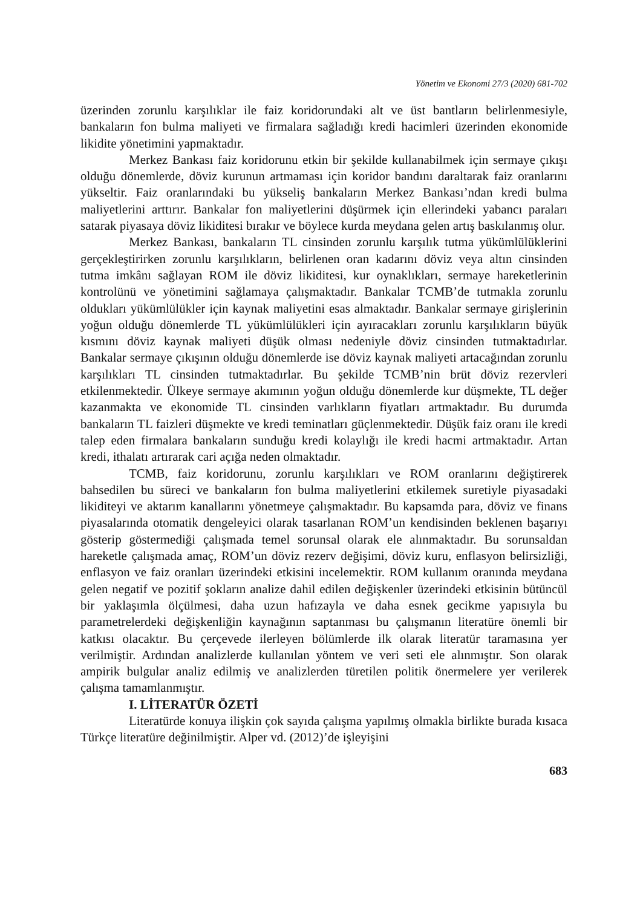Yönetim ve Ekonomi 27/3 (2020) 681-702
üzerinden zorunlu karşılıklar ile faiz koridorundaki alt ve üst bantların belirlenmesiyle, bankaların fon bulma maliyeti ve firmalara sağladığı kredi hacimleri üzerinden ekonomide likidite yönetimini yapmaktadır.
Merkez Bankası faiz koridorunu etkin bir şekilde kullanabilmek için sermaye çıkışı olduğu dönemlerde, döviz kurunun artmaması için koridor bandını daraltarak faiz oranlarını yükseltir. Faiz oranlarındaki bu yükseliş bankaların Merkez Bankası’ndan kredi bulma maliyetlerini arttırır. Bankalar fon maliyetlerini düşürmek için ellerindeki yabancı paraları satarak piyasaya döviz likiditesi bırakır ve böylece kurda meydana gelen artış baskılanmış olur.
Merkez Bankası, bankaların TL cinsinden zorunlu karşılık tutma yükümlülüklerini gerçekleştirirken zorunlu karşılıkların, belirlenen oran kadarını döviz veya altın cinsinden tutma imkânı sağlayan ROM ile döviz likiditesi, kur oynaklıkları, sermaye hareketlerinin kontrolünü ve yönetimini sağlamaya çalışmaktadır. Bankalar TCMB’de tutmakla zorunlu oldukları yükümlülükler için kaynak maliyetini esas almaktadır. Bankalar sermaye girişlerinin yoğun olduğu dönemlerde TL yükümlülükleri için ayıracakları zorunlu karşılıkların büyük kısmını döviz kaynak maliyeti düşük olması nedeniyle döviz cinsinden tutmaktadırlar. Bankalar sermaye çıkışının olduğu dönemlerde ise döviz kaynak maliyeti artacağından zorunlu karşılıkları TL cinsinden tutmaktadırlar. Bu şekilde TCMB’nin brüt döviz rezervleri etkilenmektedir. Ülkeye sermaye akımının yoğun olduğu dönemlerde kur düşmekte, TL değer kazanmakta ve ekonomide TL cinsinden varlıkların fiyatları artmaktadır. Bu durumda bankaların TL faizleri düşmekte ve kredi teminatları güçlenmektedir. Düşük faiz oranı ile kredi talep eden firmalara bankaların sunduğu kredi kolaylığı ile kredi hacmi artmaktadır. Artan kredi, ithalatı artırarak cari açığa neden olmaktadır.
TCMB, faiz koridorunu, zorunlu karşılıkları ve ROM oranlarını değiştirerek bahsedilen bu süreci ve bankaların fon bulma maliyetlerini etkilemek suretiyle piyasadaki likiditeyi ve aktarım kanallarını yönetmeye çalışmaktadır. Bu kapsamda para, döviz ve finans piyasalarında otomatik dengeleyici olarak tasarlanan ROM’un kendisinden beklenen başarıyı gösterip göstermediği çalışmada temel sorunsal olarak ele alınmaktadır. Bu sorunsaldan hareketle çalışmada amaç, ROM’un döviz rezerv değişimi, döviz kuru, enflasyon belirsizliği, enflasyon ve faiz oranları üzerindeki etkisini incelemektir. ROM kullanım oranında meydana gelen negatif ve pozitif şokların analize dahil edilen değişkenler üzerindeki etkisinin bütüncül bir yaklaşımla ölçülmesi, daha uzun hafızayla ve daha esnek gecikme yapısıyla bu parametrelerdeki değişkenliğin kaynağının saptanması bu çalışmanın literatüre önemli bir katkısı olacaktır. Bu çerçevede ilerleyen bölümlerde ilk olarak literatür taramasına yer verilmiştir. Ardından analizlerde kullanılan yöntem ve veri seti ele alınmıştır. Son olarak ampirik bulgular analiz edilmiş ve analizlerden türetilen politik önermelere yer verilerek çalışma tamamlanmıştır.
I. LİTERATÜR ÖZETİ
Literatürde konuya ilişkin çok sayıda çalışma yapılmış olmakla birlikte burada kısaca Türkçe literatüre değinilmiştir. Alper vd. (2012)’de işleyişini
683